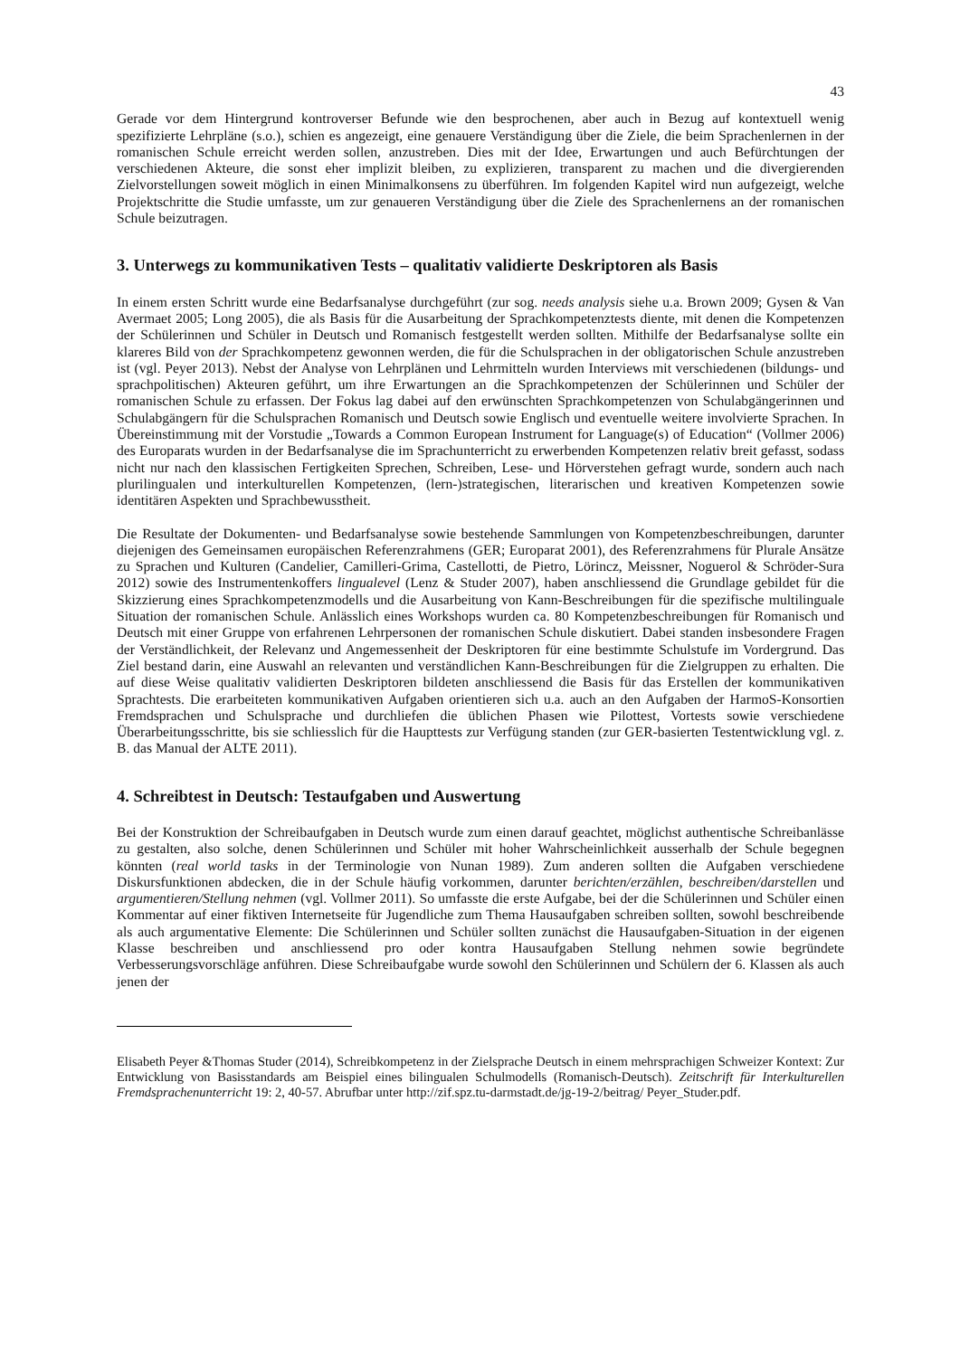43
Gerade vor dem Hintergrund kontroverser Befunde wie den besprochenen, aber auch in Bezug auf kontextuell wenig spezifizierte Lehrpläne (s.o.), schien es angezeigt, eine genauere Verständigung über die Ziele, die beim Sprachenlernen in der romanischen Schule erreicht werden sollen, anzustreben. Dies mit der Idee, Erwartungen und auch Befürchtungen der verschiedenen Akteure, die sonst eher implizit bleiben, zu explizieren, transparent zu machen und die divergierenden Zielvorstellungen soweit möglich in einen Minimalkonsens zu überführen. Im folgenden Kapitel wird nun aufgezeigt, welche Projektschritte die Studie umfasste, um zur genaueren Verständigung über die Ziele des Sprachenlernens an der romanischen Schule beizutragen.
3. Unterwegs zu kommunikativen Tests – qualitativ validierte Deskriptoren als Basis
In einem ersten Schritt wurde eine Bedarfsanalyse durchgeführt (zur sog. needs analysis siehe u.a. Brown 2009; Gysen & Van Avermaet 2005; Long 2005), die als Basis für die Ausarbeitung der Sprachkompetenztests diente, mit denen die Kompetenzen der Schülerinnen und Schüler in Deutsch und Romanisch festgestellt werden sollten. Mithilfe der Bedarfsanalyse sollte ein klareres Bild von der Sprachkompetenz gewonnen werden, die für die Schulsprachen in der obligatorischen Schule anzustreben ist (vgl. Peyer 2013). Nebst der Analyse von Lehrplänen und Lehrmitteln wurden Interviews mit verschiedenen (bildungs- und sprachpolitischen) Akteuren geführt, um ihre Erwartungen an die Sprachkompetenzen der Schülerinnen und Schüler der romanischen Schule zu erfassen. Der Fokus lag dabei auf den erwünschten Sprachkompetenzen von Schulabgängerinnen und Schulabgängern für die Schulsprachen Romanisch und Deutsch sowie Englisch und eventuelle weitere involvierte Sprachen. In Übereinstimmung mit der Vorstudie „Towards a Common European Instrument for Language(s) of Education“ (Vollmer 2006) des Europarats wurden in der Bedarfsanalyse die im Sprachunterricht zu erwerbenden Kompetenzen relativ breit gefasst, sodass nicht nur nach den klassischen Fertigkeiten Sprechen, Schreiben, Lese- und Hörverstehen gefragt wurde, sondern auch nach plurilingualen und interkulturellen Kompetenzen, (lern-)strategischen, literarischen und kreativen Kompetenzen sowie identitären Aspekten und Sprachbewusstheit.
Die Resultate der Dokumenten- und Bedarfsanalyse sowie bestehende Sammlungen von Kompetenzbeschreibungen, darunter diejenigen des Gemeinsamen europäischen Referenzrahmens (GER; Europarat 2001), des Referenzrahmens für Plurale Ansätze zu Sprachen und Kulturen (Candelier, Camilleri-Grima, Castellotti, de Pietro, Lörincz, Meissner, Noguerol & Schröder-Sura 2012) sowie des Instrumentenkoffers lingualevel (Lenz & Studer 2007), haben anschliessend die Grundlage gebildet für die Skizzierung eines Sprachkompetenzmodells und die Ausarbeitung von Kann-Beschreibungen für die spezifische multilinguale Situation der romanischen Schule. Anlässlich eines Workshops wurden ca. 80 Kompetenzbeschreibungen für Romanisch und Deutsch mit einer Gruppe von erfahrenen Lehrpersonen der romanischen Schule diskutiert. Dabei standen insbesondere Fragen der Verständlichkeit, der Relevanz und Angemessenheit der Deskriptoren für eine bestimmte Schulstufe im Vordergrund. Das Ziel bestand darin, eine Auswahl an relevanten und verständlichen Kann-Beschreibungen für die Zielgruppen zu erhalten. Die auf diese Weise qualitativ validierten Deskriptoren bildeten anschliessend die Basis für das Erstellen der kommunikativen Sprachtests. Die erarbeiteten kommunikativen Aufgaben orientieren sich u.a. auch an den Aufgaben der HarmoS-Konsortien Fremdsprachen und Schulsprache und durchliefen die üblichen Phasen wie Pilottest, Vortests sowie verschiedene Überarbeitungsschritte, bis sie schliesslich für die Haupttests zur Verfügung standen (zur GER-basierten Testentwicklung vgl. z. B. das Manual der ALTE 2011).
4. Schreibtest in Deutsch: Testaufgaben und Auswertung
Bei der Konstruktion der Schreibaufgaben in Deutsch wurde zum einen darauf geachtet, möglichst authentische Schreibanlässe zu gestalten, also solche, denen Schülerinnen und Schüler mit hoher Wahrscheinlichkeit ausserhalb der Schule begegnen könnten (real world tasks in der Terminologie von Nunan 1989). Zum anderen sollten die Aufgaben verschiedene Diskursfunktionen abdecken, die in der Schule häufig vorkommen, darunter berichten/erzählen, beschreiben/darstellen und argumentieren/Stellung nehmen (vgl. Vollmer 2011). So umfasste die erste Aufgabe, bei der die Schülerinnen und Schüler einen Kommentar auf einer fiktiven Internetseite für Jugendliche zum Thema Hausaufgaben schreiben sollten, sowohl beschreibende als auch argumentative Elemente: Die Schülerinnen und Schüler sollten zunächst die Hausaufgaben-Situation in der eigenen Klasse beschreiben und anschliessend pro oder kontra Hausaufgaben Stellung nehmen sowie begründete Verbesserungsvorschläge anführen. Diese Schreibaufgabe wurde sowohl den Schülerinnen und Schülern der 6. Klassen als auch jenen der
Elisabeth Peyer &Thomas Studer (2014), Schreibkompetenz in der Zielsprache Deutsch in einem mehrsprachigen Schweizer Kontext: Zur Entwicklung von Basisstandards am Beispiel eines bilingualen Schulmodells (Romanisch-Deutsch). Zeitschrift für Interkulturellen Fremdsprachenunterricht 19: 2, 40-57. Abrufbar unter http://zif.spz.tu-darmstadt.de/jg-19-2/beitrag/ Peyer_Studer.pdf.